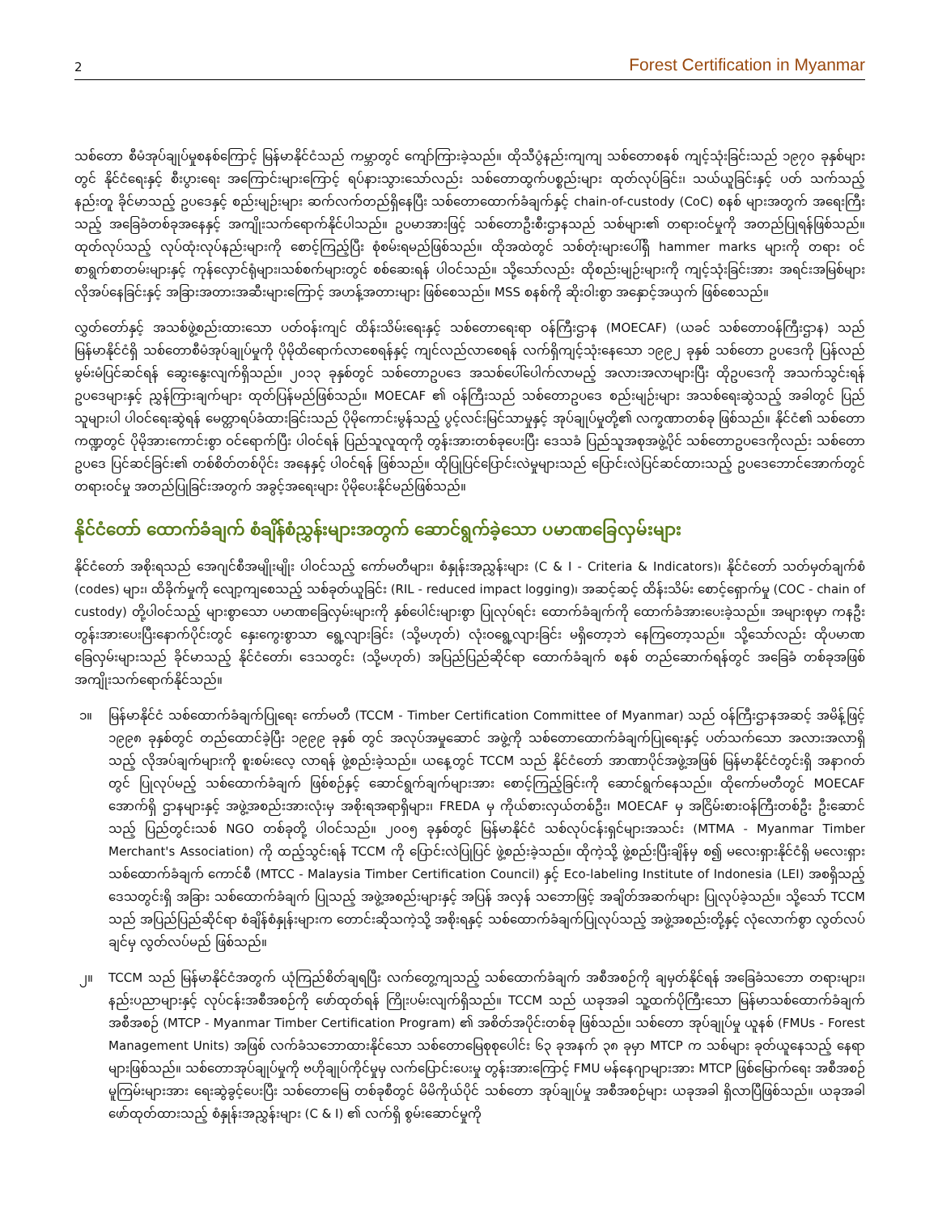2 Forest Certification in Myanmar
သစ်တော စီမံအုပ်ချုပ်မှုစနစ်ကြောင့် မြန်မာနိုင်ငံသည် ကမ္ဘာတွင် ကျော်ကြားခဲ့သည်။ ထိုသီပွံနည်းကျကျ သစ်တောစနစ် ကျင့်သုံးခြင်းသည် ၁၉၇၀ ခုနှစ်များတွင် နိုင်ငံရေးနှင့် စီးပွားရေး အကြောင်းများကြောင့် ရပ်နားသွားသော်လည်း သစ်တောထွက်ပစ္စည်းများ ထုတ်လုပ်ခြင်း၊ သယ်ယူခြင်းနှင့် ပတ် သက်သည့်နည်းတူ ခိုင်မာသည့် ဥပဒေနှင့် စည်းမျဉ်းများ ဆက်လက်တည်ရှိနေပြီး သစ်တောထောက်ခံချက်နှင့် chain-of-custody (CoC) စနစ် များအတွက် အရေးကြီးသည့် အခြေခံတစ်ခုအနေနှင့် အကျိုးသက်ရောက်နိုင်ပါသည်။ ဥပမာအားဖြင့် သစ်တောဦးစီးဌာနသည် သစ်များ၏ တရားဝင်မှုကို အတည်ပြုရန်ဖြစ်သည်။ ထုတ်လုပ်သည့် လုပ်ထုံးလုပ်နည်းများကို စောင့်ကြည့်ပြီး စုံစမ်းရမည်ဖြစ်သည်။ ထိုအထဲတွင် သစ်တုံးများပေါ်ရှိ hammer marks များကို တရား ဝင် စာရွက်စာတမ်းများနှင့် ကုန်လှောင်ရုံများ၊သစ်စက်များတွင် စစ်ဆေးရန် ပါဝင်သည်။ သို့သော်လည်း ထိုစည်းမျဉ်းများကို ကျင့်သုံးခြင်းအား အရင်းအမြစ်များ လိုအပ်နေခြင်းနှင့် အခြားအတားအဆီးများကြောင့် အဟန့်အတားများ ဖြစ်စေသည်။ MSS စနစ်ကို ဆိုးဝါးစွာ အနှောင့်အယှက် ဖြစ်စေသည်။
လွှတ်တော်နှင့် အသစ်ဖွဲ့စည်းထားသော ပတ်ဝန်းကျင် ထိန်းသိမ်းရေးနှင့် သစ်တောရေးရာ ဝန်ကြီးဌာန (MOECAF) (ယခင် သစ်တောဝန်ကြီးဌာန) သည် မြန်မာနိုင်ငံရှိ သစ်တောစီမံအုပ်ချုပ်မှုကို ပိုမိုထိရောက်လာစေရန်နှင့် ကျင်လည်လာစေရန် လက်ရှိကျင့်သုံးနေသော ၁၉၉၂ ခုနှစ် သစ်တော ဥပဒေကို ပြန်လည်မွမ်းမံပြင်ဆင်ရန် ဆွေးနွေးလျက်ရှိသည်။ ၂၀၁၃ ခုနှစ်တွင် သစ်တောဥပဒေ အသစ်ပေါ်ပေါက်လာမည့် အလားအလာများပြီး ထိုဥပဒေကို အသက်သွင်းရန် ဥပဒေများနှင့် ညွှန်ကြားချက်များ ထုတ်ပြန်မည်ဖြစ်သည်။ MOECAF ၏ ဝန်ကြီးသည် သစ်တောဥပဒေ စည်းမျဉ်းများ အသစ်ရေးဆွဲသည့် အခါတွင် ပြည်သူများပါ ပါဝင်ရေးဆွဲရန် မေတ္တာရပ်ခံထားခြင်းသည် ပိုမိုကောင်းမွန်သည့် ပွင့်လင်းမြင်သာမှုနှင့် အုပ်ချုပ်မှုတို့၏ လက္ခဏာတစ်ခု ဖြစ်သည်။ နိုင်ငံ၏ သစ်တောကဏ္ဍတွင် ပိုမိုအားကောင်းစွာ ဝင်ရောက်ပြီး ပါဝင်ရန် ပြည်သူလူထုကို တွန်းအားတစ်ခုပေးပြီး ဒေသခံ ပြည်သူအစုအဖွဲ့ပိုင် သစ်တောဥပဒေကိုလည်း သစ်တောဥပဒေ ပြင်ဆင်ခြင်း၏ တစ်စိတ်တစ်ပိုင်း အနေနှင့် ပါဝင်ရန် ဖြစ်သည်။ ထိုပြုပြင်ပြောင်းလဲမှုများသည် ပြောင်းလဲပြင်ဆင်ထားသည့် ဥပဒေဘောင်အောက်တွင် တရားဝင်မှု အတည်ပြုခြင်းအတွက် အခွင့်အရေးများ ပိုမိုပေးနိုင်မည်ဖြစ်သည်။
နိုင်ငံတော် ထောက်ခံချက် စံချိန်စံညွှန်းများအတွက် ဆောင်ရွက်ခဲ့သော ပမာဏခြေလှမ်းများ
နိုင်ငံတော် အစိုးရသည် အေဂျင်စီအမျိုးမျိုး ပါဝင်သည့် ကော်မတီများ၊ စံနှုန်းအညွှန်းများ (C & I - Criteria & Indicators)၊ နိုင်ငံတော် သတ်မှတ်ချက်စံ (codes) များ၊ ထိခိုက်မှုကို လျော့ကျစေသည့် သစ်ခုတ်ယူခြင်း (RIL - reduced impact logging)၊ အဆင့်ဆင့် ထိန်းသိမ်း စောင့်ရှောက်မှု (COC - chain of custody) တို့ပါဝင်သည့် များစွာသော ပမာဏခြေလှမ်းများကို နှစ်ပေါင်းများစွာ ပြုလုပ်ရင်း ထောက်ခံချက်ကို ထောက်ခံအားပေးခဲ့သည်။ အများစုမှာ ကနဦး တွန်းအားပေးပြီးနောက်ပိုင်းတွင် နှေးကွေးစွာသာ ရွေ့လျားခြင်း (သို့မဟုတ်) လုံးဝရွေ့လျားခြင်း မရှိတော့ဘဲ နေကြတော့သည်။ သို့သော်လည်း ထိုပမာဏ ခြေလှမ်းများသည် ခိုင်မာသည့် နိုင်ငံတော်၊ ဒေသတွင်း (သို့မဟုတ်) အပြည်ပြည်ဆိုင်ရာ ထောက်ခံချက် စနစ် တည်ဆောက်ရန်တွင် အခြေခံ တစ်ခုအဖြစ် အကျိုးသက်ရောက်နိုင်သည်။
၁။ မြန်မာနိုင်ငံ သစ်ထောက်ခံချက်ပြုရေး ကော်မတီ (TCCM - Timber Certification Committee of Myanmar) သည် ဝန်ကြီးဌာနအဆင့် အမိန့်ဖြင့် ၁၉၉၈ ခုနှစ်တွင် တည်ထောင်ခဲ့ပြီး ၁၉၉၉ ခုနှစ် တွင် အလုပ်အမှုဆောင် အဖွဲ့ကို သစ်တောထောက်ခံချက်ပြုရေးနှင့် ပတ်သက်သော အလားအလာရှိသည့် လိုအပ်ချက်များကို စူးစမ်းလေ့ လာရန် ဖွဲ့စည်းခဲ့သည်။ ယနေ့တွင် TCCM သည် နိုင်ငံတော် အာဏာပိုင်အဖွဲ့အဖြစ် မြန်မာနိုင်ငံတွင်းရှိ အနာဂတ်တွင် ပြုလုပ်မည့် သစ်ထောက်ခံချက် ဖြစ်စဉ်နှင့် ဆောင်ရွက်ချက်များအား စောင့်ကြည့်ခြင်းကို ဆောင်ရွက်နေသည်။ ထိုကော်မတီတွင် MOECAF အောက်ရှိ ဌာနများနှင့် အဖွဲ့အစည်းအားလုံးမှ အစိုးရအရာရှိများ၊ FREDA မှ ကိုယ်စားလှယ်တစ်ဦး၊ MOECAF မှ အငြိမ်းစားဝန်ကြီးတစ်ဦး ဦးဆောင် သည့် ပြည်တွင်းသစ် NGO တစ်ခုတို့ ပါဝင်သည်။ ၂၀၀၅ ခုနှစ်တွင် မြန်မာနိုင်ငံ သစ်လုပ်ငန်းရှင်များအသင်း (MTMA - Myanmar Timber Merchant's Association) ကို ထည့်သွင်းရန် TCCM ကို ပြောင်းလဲပြုပြင် ဖွဲ့စည်းခဲ့သည်။ ထိုကဲ့သို့ ဖွဲ့စည်းပြီးချိန်မှ စ၍ မလေးရှားနိုင်ငံရှိ မလေးရှားသစ်ထောက်ခံချက် ကောင်စီ (MTCC - Malaysia Timber Certification Council) နှင့် Eco-labeling Institute of Indonesia (LEI) အစရှိသည့် ဒေသတွင်းရှိ အခြား သစ်ထောက်ခံချက် ပြုသည့် အဖွဲ့အစည်းများနှင့် အပြန် အလှန် သဘောဖြင့် အချိတ်အဆက်များ ပြုလုပ်ခဲ့သည်။ သို့သော် TCCM သည် အပြည်ပြည်ဆိုင်ရာ စံချိန်စံနှုန်းများက တောင်းဆိုသကဲ့သို့ အစိုးရနှင့် သစ်ထောက်ခံချက်ပြုလုပ်သည့် အဖွဲ့အစည်းတို့နှင့် လုံလောက်စွာ လွတ်လပ်ချင်မှ လွတ်လပ်မည် ဖြစ်သည်။
၂။ TCCM သည် မြန်မာနိုင်ငံအတွက် ယုံကြည်စိတ်ချရပြီး လက်တွေ့ကျသည့် သစ်ထောက်ခံချက် အစီအစဉ်ကို ချမှတ်နိုင်ရန် အခြေခံသဘော တရားများ၊ နည်းပညာများနှင့် လုပ်ငန်းအစီအစဉ်ကို ဖော်ထုတ်ရန် ကြိုးပမ်းလျက်ရှိသည်။ TCCM သည် ယခုအခါ သူ့ထက်ပိုကြီးသော မြန်မာသစ်ထောက်ခံချက် အစီအစဉ် (MTCP - Myanmar Timber Certification Program) ၏ အစိတ်အပိုင်းတစ်ခု ဖြစ်သည်။ သစ်တော အုပ်ချုပ်မှု ယူနစ် (FMUs - Forest Management Units) အဖြစ် လက်ခံသဘောထားနိုင်သော သစ်တောမြေစုစုပေါင်း ၆၃ ခုအနက် ၃၈ ခုမှာ MTCP က သစ်များ ခုတ်ယူနေသည့် နေရာများဖြစ်သည်။ သစ်တောအုပ်ချုပ်မှုကို ဗဟိုချုပ်ကိုင်မှုမှ လက်ပြောင်းပေးမှု တွန်းအားကြောင့် FMU မန်နေဂျာများအား MTCP ဖြစ်မြောက်ရေး အစီအစဉ် မူကြမ်းများအား ရေးဆွဲခွင့်ပေးပြီး သစ်တောမြေ တစ်ခုစီတွင် မိမိကိုယ်ပိုင် သစ်တော အုပ်ချုပ်မှု အစီအစဉ်များ ယခုအခါ ရှိလာပြီဖြစ်သည်။ ယခုအခါ ဖော်ထုတ်ထားသည့် စံနှုန်းအညွှန်းများ (C & I) ၏ လက်ရှိ စွမ်းဆောင်မှုကို